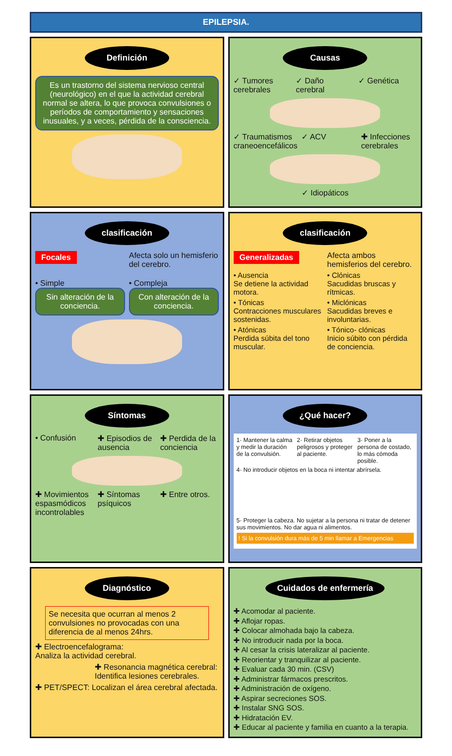EPILEPSIA.
Definición
Es un trastorno del sistema nervioso central (neurológico) en el que la actividad cerebral normal se altera, lo que provoca convulsiones o períodos de comportamiento y sensaciones inusuales, y a veces, pérdida de la consciencia.
Causas
✓ Tumores cerebrales ✓ Daño cerebral ✓ Genética
✓ Traumatismos craneoencefálicos
✓ ACV ✚ Infecciones cerebrales
✓ Idiopáticos
clasificación
Focales
Afecta solo un hemisferio del cerebro.
• Simple
Sin alteración de la conciencia.
• Compleja
Con alteración de la conciencia.
clasificación
Generalizadas
Afecta ambos hemisferios del cerebro.
• Ausencia
Se detiene la actividad motora.
• Tónicas
Contracciones musculares sostenidas.
• Atónicas
Perdida súbita del tono muscular.
• Clónicas
Sacudidas bruscas y rítmicas.
• Miclónicas
Sacudidas breves e involuntarias.
• Tónico- clónicas
Inicio súbito con pérdida de conciencia.
Síntomas
• Confusión ✚ Episodios de ausencia ✚ Perdida de la conciencia
✚ Movimientos espasmódicos incontrolables
✚ Síntomas psíquicos ✚ Entre otros.
¿Qué hacer?
1· Mantener la calma y medir la duración de la convulsión.
2· Retirar objetos peligrosos y proteger al paciente.
3· Poner a la persona de costado, lo más cómoda posible.
4· No introducir objetos en la boca ni intentar abrírsela.
5· Proteger la cabeza. No sujetar a la persona ni tratar de detener sus movimientos. No dar agua ni alimentos.
! Si la convulsión dura más de 5 min llamar a Emergencias
Diagnóstico
Se necesita que ocurran al menos 2 convulsiones no provocadas con una diferencia de al menos 24hrs.
✚ Electroencefalograma:
Analiza la actividad cerebral.
✚ Resonancia magnética cerebral: Identifica lesiones cerebrales.
✚ PET/SPECT: Localizan el área cerebral afectada.
Cuidados de enfermería
✚ Acomodar al paciente.
✚ Aflojar ropas.
✚ Colocar almohada bajo la cabeza.
✚ No introducir nada por la boca.
✚ Al cesar la crisis lateralizar al paciente.
✚ Reorientar y tranquilizar al paciente.
✚ Evaluar cada 30 min. (CSV)
✚ Administrar fármacos prescritos.
✚ Administración de oxígeno.
✚ Aspirar secreciones SOS.
✚ Instalar SNG SOS.
✚ Hidratación EV.
✚ Educar al paciente y familia en cuanto a la terapia.